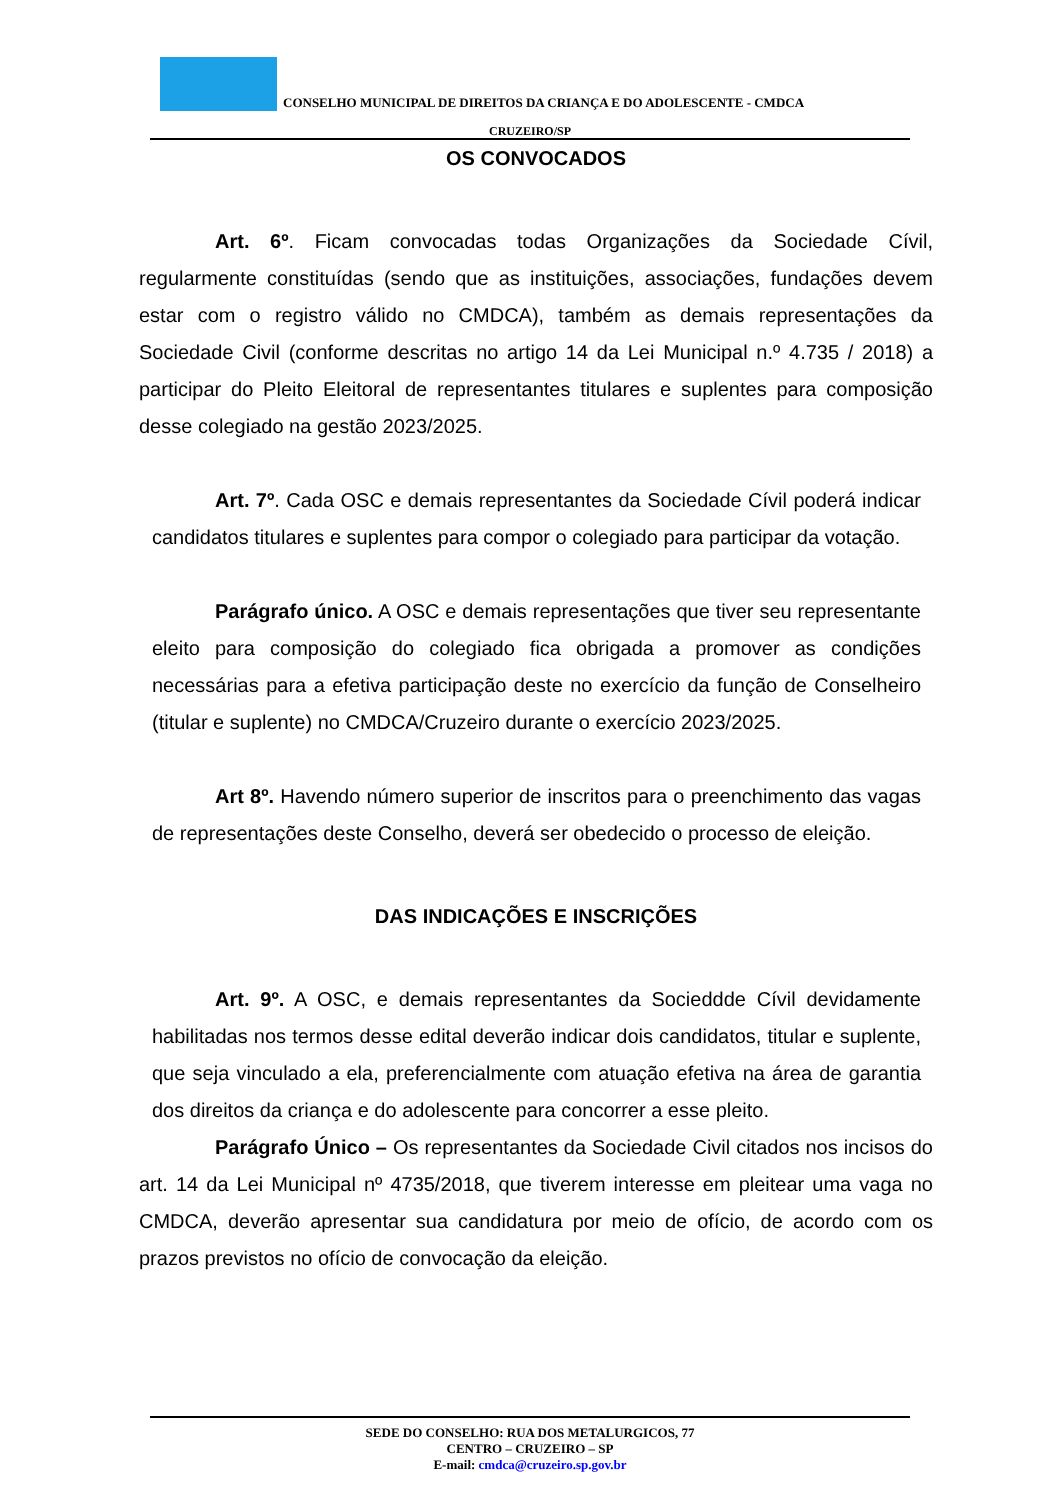CONSELHO MUNICIPAL DE DIREITOS DA CRIANÇA E DO ADOLESCENTE - CMDCA
CRUZEIRO/SP
OS CONVOCADOS
Art. 6º. Ficam convocadas todas Organizações da Sociedade Cívil, regularmente constituídas (sendo que as instituições, associações, fundações devem estar com o registro válido no CMDCA), também as demais representações da Sociedade Civil (conforme descritas no artigo 14 da Lei Municipal n.º 4.735 / 2018) a participar do Pleito Eleitoral de representantes titulares e suplentes para composição desse colegiado na gestão 2023/2025.
Art. 7º. Cada OSC e demais representantes da Sociedade Cívil poderá indicar candidatos titulares e suplentes para compor o colegiado para participar da votação.
Parágrafo único. A OSC e demais representações que tiver seu representante eleito para composição do colegiado fica obrigada a promover as condições necessárias para a efetiva participação deste no exercício da função de Conselheiro (titular e suplente) no CMDCA/Cruzeiro durante o exercício 2023/2025.
Art 8º. Havendo número superior de inscritos para o preenchimento das vagas de representações deste Conselho, deverá ser obedecido o processo de eleição.
DAS INDICAÇÕES E INSCRIÇÕES
Art. 9º. A OSC, e demais representantes da Socieddde Cívil devidamente habilitadas nos termos desse edital deverão indicar dois candidatos, titular e suplente, que seja vinculado a ela, preferencialmente com atuação efetiva na área de garantia dos direitos da criança e do adolescente para concorrer a esse pleito.
Parágrafo Único – Os representantes da Sociedade Civil citados nos incisos do art. 14 da Lei Municipal nº 4735/2018, que tiverem interesse em pleitear uma vaga no CMDCA, deverão apresentar sua candidatura por meio de ofício, de acordo com os prazos previstos no ofício de convocação da eleição.
SEDE DO CONSELHO: RUA DOS METALURGICOS, 77
CENTRO – CRUZEIRO – SP
E-mail: cmdca@cruzeiro.sp.gov.br